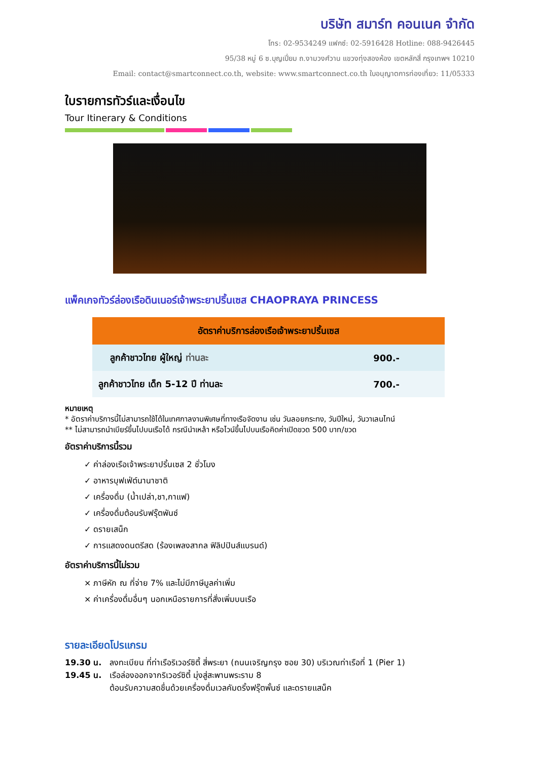บริษัท สมาร์ท คอนเนค จำกัด
โทร: 02-9534249 แฟกซ์: 02-5916428 Hotline: 088-9426445
95/38 หมู่ 6 ซ.บุญเปี่ยม ถ.งามวงศ์วาน แขวงทุ่งสองห้อง เขตหลักสี่ กรุงเทพฯ 10210
Email: contact@smartconnect.co.th, website: www.smartconnect.co.th ใบอนุญาตการท่องเที่ยว: 11/05333
ใบรายการทัวร์และเงื่อนไข
Tour Itinerary & Conditions
แพ็คเกจทัวร์ล่องเรือดินเนอร์เจ้าพระยาปริ้นเซส CHAOPRAYA PRINCESS
| อัตราค่าบริการล่องเรือเจ้าพระยาปริ้นเซส | |
| --- | --- |
| ลูกค้าชาวไทย ผู้ใหญ่ ท่านละ | 900.- |
| ลูกค้าชาวไทย เด็ก 5-12 ปี ท่านละ | 700.- |
หมายเหตุ
* อัตราค่าบริการนี้ไม่สามารถใช้ได้ในเทศกาลงานพิเศษที่ทางเรือจัดงาน เช่น วันลอยกระทง, วันปีใหม่, วันวาเลนไทน์
** ไม่สามารถนำเบียร์ขึ้นไปบนเรือได้ กรณีนำเหล้า หรือไวน์ขึ้นไปบนเรือคิดค่าเปิดขวด 500 บาท/ขวด
อัตราค่าบริการนี้รวม
✓ ค่าล่องเรือเจ้าพระยาปริ้นเซส 2 ชั่วโมง
✓ อาหารบุฟเฟ่ต์นานาชาติ
✓ เครื่องดื่ม (น้ำเปล่า,ชา,กาแฟ)
✓ เครื่องดื่มต้อนรับฟรุ๊ตพันซ์
✓ ดรายเสน็ก
✓ การแสดงดนตรีสด (ร้องเพลงสากล ฟิลิปปินส์แบรนด์)
อัตราค่าบริการนี้ไม่รวม
× ภาษีหัก ณ ที่จ่าย 7% และไม่มีภาษีมูลค่าเพิ่ม
× ค่าเครื่องดื่มอื่นๆ นอกเหนือรายการที่สั่งเพิ่มบนเรือ
รายละเอียดโปรแกรม
19.30 น. ลงทะเบียน ที่ท่าเรือริเวอร์ซิตี้ สี่พระยา (ถนนเจริญกรุง ซอย 30) บริเวณท่าเรือที่ 1 (Pier 1)
19.45 น. เรือล่องออกจากริเวอร์ซิตี้ มุ่งสู่สะพานพระราม 8
ต้อนรับความสดชื่นด้วยเครื่องดื่มเวลคัมดริ้งฟรุ๊ตพั้นซ์ และดรายแสน็ค